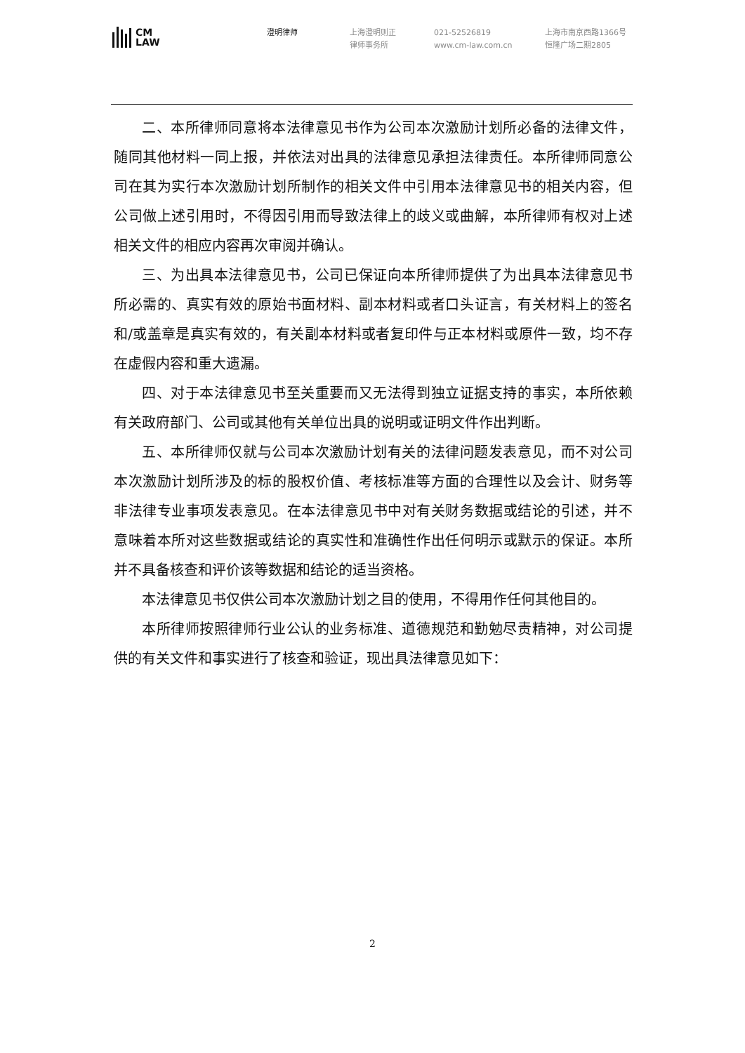CM
LAW
澄明律师 上海澄明则正
律师事务所
021-52526819
www.cm-law.com.cn
上海市南京西路1366号
恒隆广场二期2805
二、本所律师同意将本法律意见书作为公司本次激励计划所必备的法律文件，随同其他材料一同上报，并依法对出具的法律意见承担法律责任。本所律师同意公司在其为实行本次激励计划所制作的相关文件中引用本法律意见书的相关内容，但公司做上述引用时，不得因引用而导致法律上的歧义或曲解，本所律师有权对上述相关文件的相应内容再次审阅并确认。
三、为出具本法律意见书，公司已保证向本所律师提供了为出具本法律意见书所必需的、真实有效的原始书面材料、副本材料或者口头证言，有关材料上的签名和/或盖章是真实有效的，有关副本材料或者复印件与正本材料或原件一致，均不存在虚假内容和重大遗漏。
四、对于本法律意见书至关重要而又无法得到独立证据支持的事实，本所依赖有关政府部门、公司或其他有关单位出具的说明或证明文件作出判断。
五、本所律师仅就与公司本次激励计划有关的法律问题发表意见，而不对公司本次激励计划所涉及的标的股权价值、考核标准等方面的合理性以及会计、财务等非法律专业事项发表意见。在本法律意见书中对有关财务数据或结论的引述，并不意味着本所对这些数据或结论的真实性和准确性作出任何明示或默示的保证。本所并不具备核查和评价该等数据和结论的适当资格。
本法律意见书仅供公司本次激励计划之目的使用，不得用作任何其他目的。
本所律师按照律师行业公认的业务标准、道德规范和勤勉尽责精神，对公司提供的有关文件和事实进行了核查和验证，现出具法律意见如下：
2